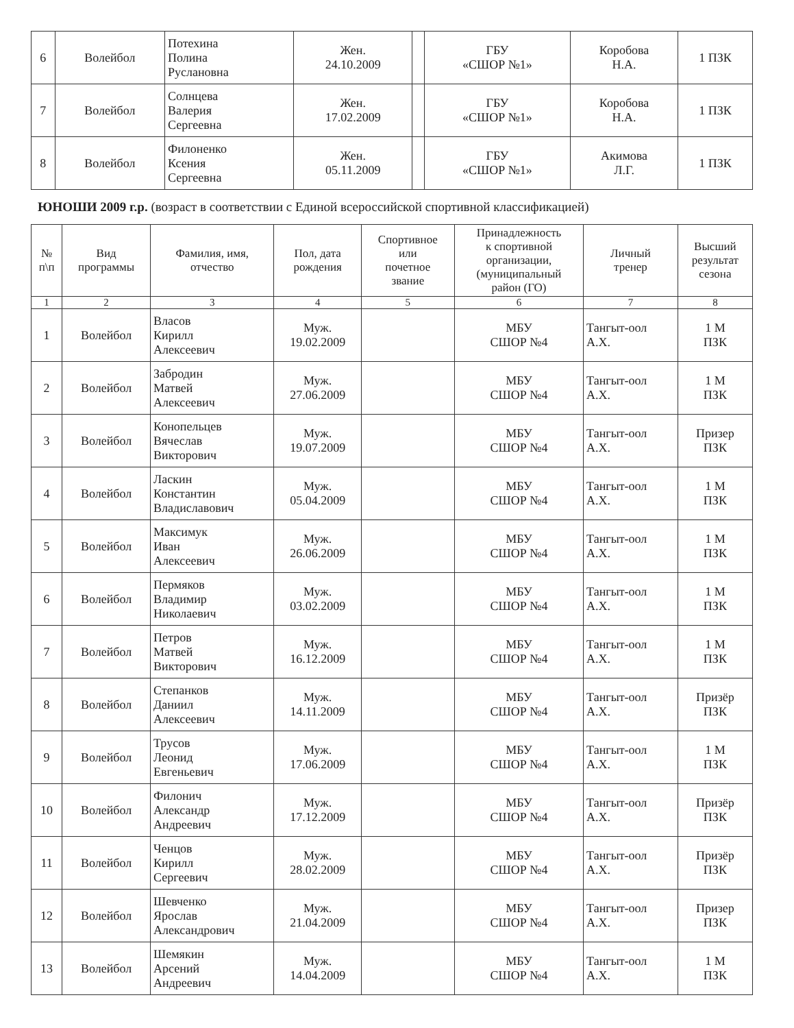| 6 | Волейбол | Потехина Полина Руслановна | Жен. 24.10.2009 | | ГБУ «СШОР №1» | Коробова Н.А. | 1 ПЗК |
| 7 | Волейбол | Солнцева Валерия Сергеевна | Жен. 17.02.2009 | | ГБУ «СШОР №1» | Коробова Н.А. | 1 ПЗК |
| 8 | Волейбол | Филоненко Ксения Сергеевна | Жен. 05.11.2009 | | ГБУ «СШОР №1» | Акимова Л.Г. | 1 ПЗК |
ЮНОШИ 2009 г.р. (возраст в соответствии с Единой всероссийской спортивной классификацией)
| № п\п | Вид программы | Фамилия, имя, отчество | Пол, дата рождения | Спортивное или почетное звание | Принадлежность к спортивной организации, (муниципальный район (ГО) | Личный тренер | Высший результат сезона |
| --- | --- | --- | --- | --- | --- | --- | --- |
| 1 | 2 | 3 | 4 | 5 | 6 | 7 | 8 |
| 1 | Волейбол | Власов Кирилл Алексеевич | Муж. 19.02.2009 | | МБУ СШОР №4 | Тангыт-оол А.Х. | 1 М ПЗК |
| 2 | Волейбол | Забродин Матвей Алексеевич | Муж. 27.06.2009 | | МБУ СШОР №4 | Тангыт-оол А.Х. | 1 М ПЗК |
| 3 | Волейбол | Конопельцев Вячеслав Викторович | Муж. 19.07.2009 | | МБУ СШОР №4 | Тангыт-оол А.Х. | Призер ПЗК |
| 4 | Волейбол | Ласкин Константин Владиславович | Муж. 05.04.2009 | | МБУ СШОР №4 | Тангыт-оол А.Х. | 1 М ПЗК |
| 5 | Волейбол | Максимук Иван Алексеевич | Муж. 26.06.2009 | | МБУ СШОР №4 | Тангыт-оол А.Х. | 1 М ПЗК |
| 6 | Волейбол | Пермяков Владимир Николаевич | Муж. 03.02.2009 | | МБУ СШОР №4 | Тангыт-оол А.Х. | 1 М ПЗК |
| 7 | Волейбол | Петров Матвей Викторович | Муж. 16.12.2009 | | МБУ СШОР №4 | Тангыт-оол А.Х. | 1 М ПЗК |
| 8 | Волейбол | Степанков Даниил Алексеевич | Муж. 14.11.2009 | | МБУ СШОР №4 | Тангыт-оол А.Х. | Призёр ПЗК |
| 9 | Волейбол | Трусов Леонид Евгеньевич | Муж. 17.06.2009 | | МБУ СШОР №4 | Тангыт-оол А.Х. | 1 М ПЗК |
| 10 | Волейбол | Филонич Александр Андреевич | Муж. 17.12.2009 | | МБУ СШОР №4 | Тангыт-оол А.Х. | Призёр ПЗК |
| 11 | Волейбол | Ченцов Кирилл Сергеевич | Муж. 28.02.2009 | | МБУ СШОР №4 | Тангыт-оол А.Х. | Призёр ПЗК |
| 12 | Волейбол | Шевченко Ярослав Александрович | Муж. 21.04.2009 | | МБУ СШОР №4 | Тангыт-оол А.Х. | Призер ПЗК |
| 13 | Волейбол | Шемякин Арсений Андреевич | Муж. 14.04.2009 | | МБУ СШОР №4 | Тангыт-оол А.Х. | 1 М ПЗК |